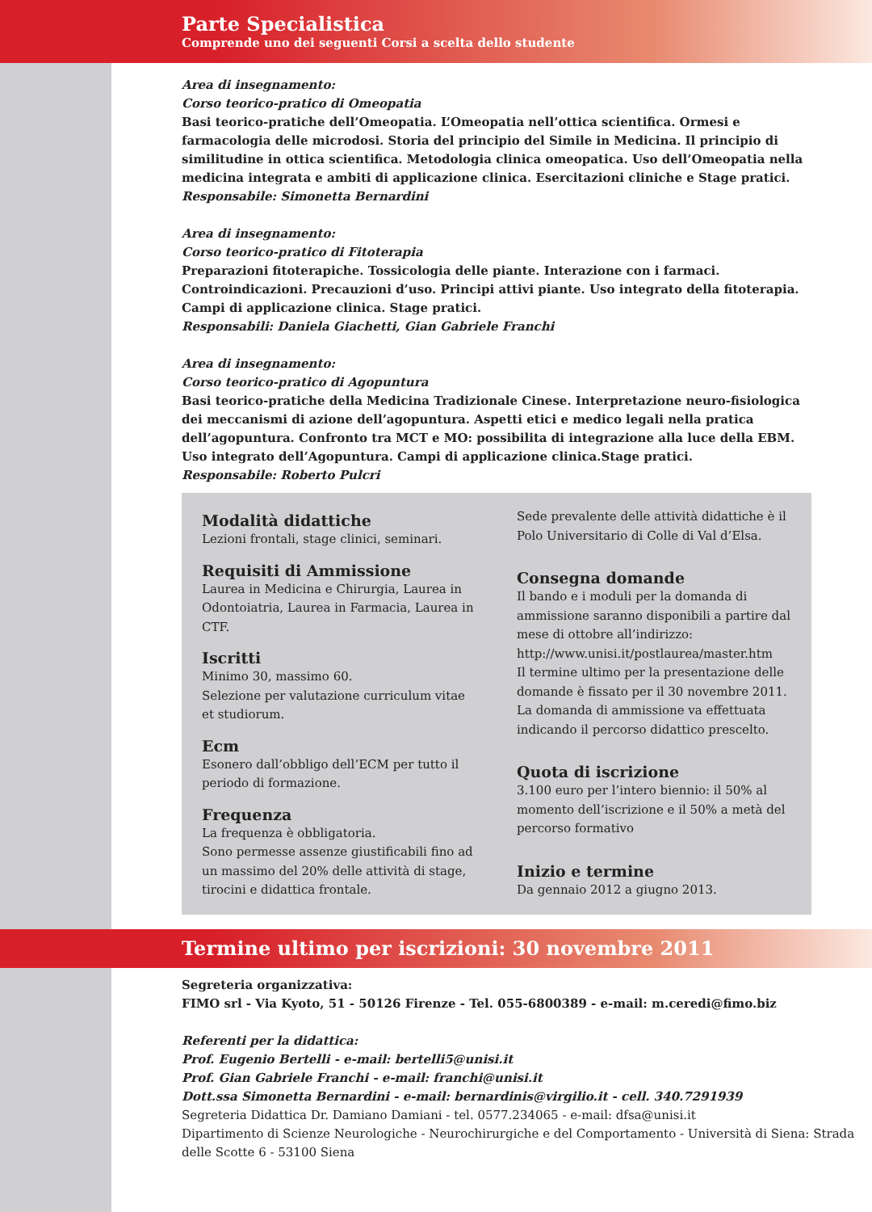Parte Specialistica
Comprende uno dei seguenti Corsi a scelta dello studente
Area di insegnamento:
Corso teorico-pratico di Omeopatia
Basi teorico-pratiche dell’Omeopatia. L’Omeopatia nell’ottica scientifica. Ormesi e farmacologia delle microdosi. Storia del principio del Simile in Medicina. Il principio di similitudine in ottica scientifica. Metodologia clinica omeopatica. Uso dell’Omeopatia nella medicina integrata e ambiti di applicazione clinica. Esercitazioni cliniche e Stage pratici.
Responsabile: Simonetta Bernardini
Area di insegnamento:
Corso teorico-pratico di Fitoterapia
Preparazioni fitoterapiche. Tossicologia delle piante. Interazione con i farmaci. Controindicazioni. Precauzioni d’uso. Principi attivi piante. Uso integrato della fitoterapia. Campi di applicazione clinica. Stage pratici.
Responsabili: Daniela Giachetti, Gian Gabriele Franchi
Area di insegnamento:
Corso teorico-pratico di Agopuntura
Basi teorico-pratiche della Medicina Tradizionale Cinese. Interpretazione neuro-fisiologica dei meccanismi di azione dell’agopuntura. Aspetti etici e medico legali nella pratica dell’agopuntura. Confronto tra MCT e MO: possibilita di integrazione alla luce della EBM. Uso integrato dell’Agopuntura. Campi di applicazione clinica.Stage pratici.
Responsabile: Roberto Pulcri
Modalità didattiche
Lezioni frontali, stage clinici, seminari.
Requisiti di Ammissione
Laurea in Medicina e Chirurgia, Laurea in Odontoiatria, Laurea in Farmacia, Laurea in CTF.
Iscritti
Minimo 30, massimo 60.
Selezione per valutazione curriculum vitae et studiorum.
Ecm
Esonero dall’obbligo dell’ECM per tutto il periodo di formazione.
Frequenza
La frequenza è obbligatoria.
Sono permesse assenze giustificabili fino ad un massimo del 20% delle attività di stage, tirocini e didattica frontale.
Sede prevalente delle attività didattiche è il Polo Universitario di Colle di Val d’Elsa.
Consegna domande
Il bando e i moduli per la domanda di ammissione saranno disponibili a partire dal mese di ottobre all’indirizzo:
http://www.unisi.it/postlaurea/master.htm
Il termine ultimo per la presentazione delle domande è fissato per il 30 novembre 2011. La domanda di ammissione va effettuata indicando il percorso didattico prescelto.
Quota di iscrizione
3.100 euro per l’intero biennio: il 50% al momento dell’iscrizione e il 50% a metà del percorso formativo
Inizio e termine
Da gennaio 2012 a giugno 2013.
Termine ultimo per iscrizioni: 30 novembre 2011
Segreteria organizzativa:
FIMO srl - Via Kyoto, 51 - 50126 Firenze - Tel. 055-6800389 - e-mail: m.ceredi@fimo.biz
Referenti per la didattica:
Prof. Eugenio Bertelli - e-mail: bertelli5@unisi.it
Prof. Gian Gabriele Franchi - e-mail: franchi@unisi.it
Dott.ssa Simonetta Bernardini - e-mail: bernardinis@virgilio.it - cell. 340.7291939
Segreteria Didattica Dr. Damiano Damiani - tel. 0577.234065 - e-mail: dfsa@unisi.it
Dipartimento di Scienze Neurologiche - Neurochirurgiche e del Comportamento - Università di Siena: Strada delle Scotte 6 - 53100 Siena